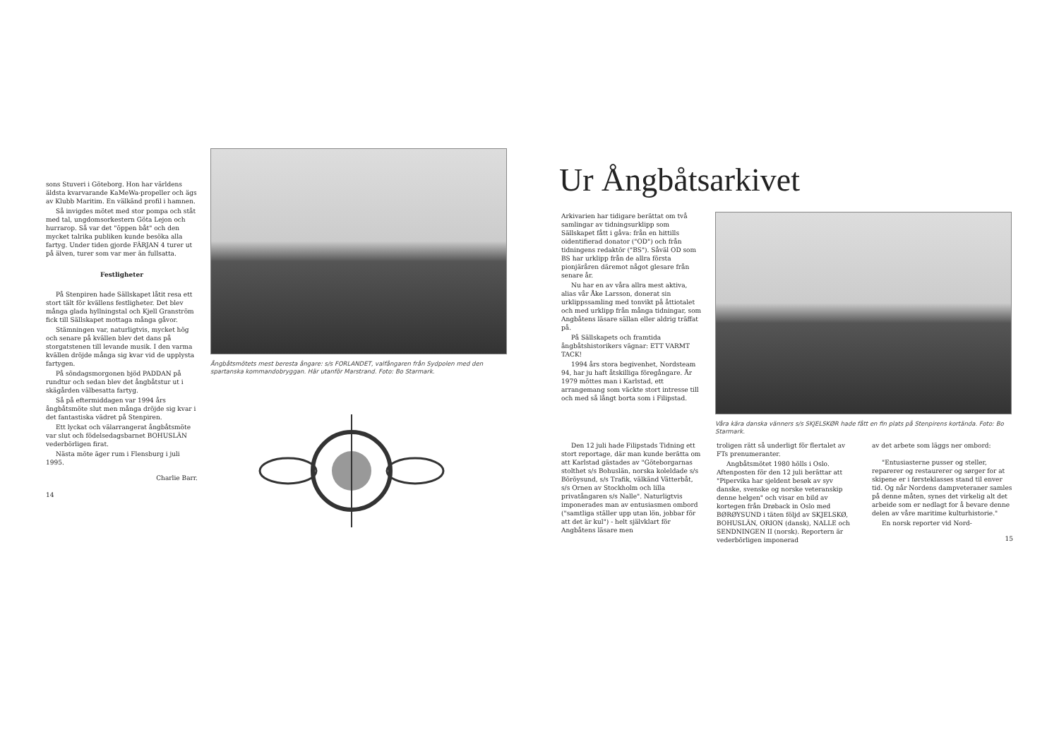sons Stuveri i Göteborg. Hon har världens äldsta kvarvarande KaMeWa-propeller och ägs av Klubb Maritim. En välkänd profil i hamnen.
Så invigdes mötet med stor pompa och ståt med tal, ungdomsorkestern Göta Lejon och hurrarop. Så var det "öppen båt" och den mycket talrika publiken kunde besöka alla fartyg. Under tiden gjorde FÄRJAN 4 turer ut på älven, turer som var mer än fullsatta.
Festligheter
På Stenpiren hade Sällskapet låtit resa ett stort tält för kvällens festligheter. Det blev många glada hyllningstal och Kjell Granström fick till Sällskapet mottaga många gåvor.
Stämningen var, naturligtvis, mycket hög och senare på kvällen blev det dans på storgatstenen till levande musik. I den varma kvällen dröjde många sig kvar vid de upplysta fartygen.
På söndagsmorgonen bjöd PADDAN på rundtur och sedan blev det ångbåtstur ut i skägården välbesatta fartyg.
Så på eftermiddagen var 1994 års ångbåtsmöte slut men många dröjde sig kvar i det fantastiska vädret på Stenpiren.
Ett lyckat och välarrangerat ångbåtsmöte var slut och födelsedagsbarnet BOHUSLÄN vederbörligen firat.
Nästa möte äger rum i Flensburg i juli 1995.
Charlie Barr.
14
Ångbåtsmötets mest beresta ångare: s/s FORLANDET, valfångaren från Sydpolen med den spartanska kommandobryggan. Här utanför Marstrand. Foto: Bo Starmark.
Ur Ångbåtsarkivet
Arkivarien har tidigare berättat om två samlingar av tidningsurklipp som Sällskapet fått i gåva: från en hittills oidentifierad donator ("OD") och från tidningens redaktör ("BS"). Såväl OD som BS har urklipp från de allra första pionjäråren däremot något glesare från senare år.
Nu har en av våra allra mest aktiva, alias vår Åke Larsson, donerat sin urklippssamling med tonvikt på åttiotalet och med urklipp från många tidningar, som Angbåtens läsare sällan eller aldrig träffat på.
På Sällskapets och framtida ångbåtshistorikers vägnar: ETT VARMT TACK!
1994 års stora begivenhet, Nordsteam 94, har ju haft åtskilliga föregångare. År 1979 möttes man i Karlstad, ett arrangemang som väckte stort intresse till och med så långt borta som i Filipstad.
Våra kära danska vänners s/s SKJELSKØR hade fått en fin plats på Stenpirens kortända. Foto: Bo Starmark.
Den 12 juli hade Filipstads Tidning ett stort reportage, där man kunde berätta om att Karlstad gästades av "Göteborgarnas stolthet s/s Bohuslän, norska koleldade s/s Böröysund, s/s Trafik, välkänd Vätterbåt, s/s Ornen av Stockholm och lilla privatångaren s/s Nalle". Naturligtvis imponerades man av entusiasmen ombord ("samtliga ställer upp utan lön, jobbar för att det är kul") - helt självklart för Angbåtens läsare men
troligen rätt så underligt för flertalet av FTs prenumeranter.
Angbåtsmötet 1980 hölls i Oslo. Aftenposten för den 12 juli berättar att "Pipervika har sjeldent besøk av syv danske, svenske og norske veteranskip denne helgen" och visar en bild av kortegen från Drøback in Oslo med BØRØYSUND i täten följd av SKJELSKØ, BOHUSLÄN, ORION (dansk), NALLE och SENDNINGEN II (norsk). Reportern är vederbörligen imponerad
av det arbete som läggs ner ombord:
"Entusiasterne pusser og steller, reparerer og restaurerer og sørger for at skipene er i førsteklasses stand til enver tid. Og når Nordens dampveteraner samles på denne måten, synes det virkelig alt det arbeide som er nedlagt for å bevare denne delen av våre maritime kulturhistorie."
En norsk reporter vid Nord-
15